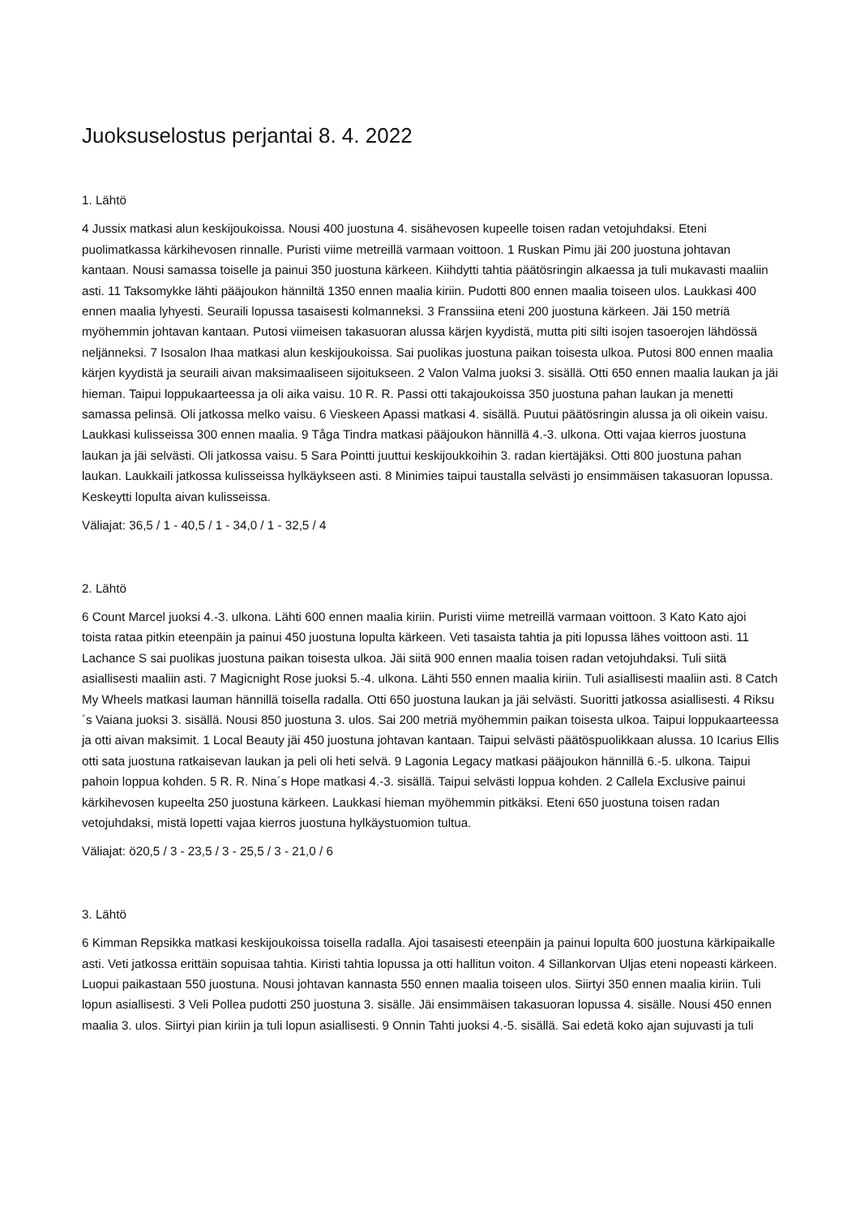Juoksuselostus perjantai 8. 4. 2022
1. Lähtö
4 Jussix matkasi alun keskijoukoissa. Nousi 400 juostuna 4. sisähevosen kupeelle toisen radan vetojuhdaksi. Eteni puolimatkassa kärkihevosen rinnalle. Puristi viime metreillä varmaan voittoon. 1 Ruskan Pimu jäi 200 juostuna johtavan kantaan. Nousi samassa toiselle ja painui 350 juostuna kärkeen. Kiihdytti tahtia päätösringin alkaessa ja tuli mukavasti maaliin asti. 11 Taksomykke lähti pääjoukon hänniltä 1350 ennen maalia kiriin. Pudotti 800 ennen maalia toiseen ulos. Laukkasi 400 ennen maalia lyhyesti. Seuraili lopussa tasaisesti kolmanneksi. 3 Franssiina eteni 200 juostuna kärkeen. Jäi 150 metriä myöhemmin johtavan kantaan. Putosi viimeisen takasuoran alussa kärjen kyydistä, mutta piti silti isojen tasoerojen lähdössä neljänneksi. 7 Isosalon Ihaa matkasi alun keskijoukoissa. Sai puolikas juostuna paikan toisesta ulkoa. Putosi 800 ennen maalia kärjen kyydistä ja seuraili aivan maksimaaliseen sijoitukseen. 2 Valon Valma juoksi 3. sisällä. Otti 650 ennen maalia laukan ja jäi hieman. Taipui loppukaarteessa ja oli aika vaisu. 10 R. R. Passi otti takajoukoissa 350 juostuna pahan laukan ja menetti samassa pelinsä. Oli jatkossa melko vaisu. 6 Vieskeen Apassi matkasi 4. sisällä. Puutui päätösringin alussa ja oli oikein vaisu. Laukkasi kulisseissa 300 ennen maalia. 9 Tåga Tindra matkasi pääjoukon hännillä 4.-3. ulkona. Otti vajaa kierros juostuna laukan ja jäi selvästi. Oli jatkossa vaisu. 5 Sara Pointti juuttui keskijoukkoihin 3. radan kiertäjäksi. Otti 800 juostuna pahan laukan. Laukkaili jatkossa kulisseissa hylkäykseen asti. 8 Minimies taipui taustalla selvästi jo ensimmäisen takasuoran lopussa. Keskeytti lopulta aivan kulisseissa.
Väliajat: 36,5 / 1 - 40,5 / 1 - 34,0 / 1 - 32,5 / 4
2. Lähtö
6 Count Marcel juoksi 4.-3. ulkona. Lähti 600 ennen maalia kiriin. Puristi viime metreillä varmaan voittoon. 3 Kato Kato ajoi toista rataa pitkin eteenpäin ja painui 450 juostuna lopulta kärkeen. Veti tasaista tahtia ja piti lopussa lähes voittoon asti. 11 Lachance S sai puolikas juostuna paikan toisesta ulkoa. Jäi siitä 900 ennen maalia toisen radan vetojuhdaksi. Tuli siitä asiallisesti maaliin asti. 7 Magicnight Rose juoksi 5.-4. ulkona. Lähti 550 ennen maalia kiriin. Tuli asiallisesti maaliin asti. 8 Catch My Wheels matkasi lauman hännillä toisella radalla. Otti 650 juostuna laukan ja jäi selvästi. Suoritti jatkossa asiallisesti. 4 Riksu´s Vaiana juoksi 3. sisällä. Nousi 850 juostuna 3. ulos. Sai 200 metriä myöhemmin paikan toisesta ulkoa. Taipui loppukaarteessa ja otti aivan maksimit. 1 Local Beauty jäi 450 juostuna johtavan kantaan. Taipui selvästi päätöspuolikkaan alussa. 10 Icarius Ellis otti sata juostuna ratkaisevan laukan ja peli oli heti selvä. 9 Lagonia Legacy matkasi pääjoukon hännillä 6.-5. ulkona. Taipui pahoin loppua kohden. 5 R. R. Nina´s Hope matkasi 4.-3. sisällä. Taipui selvästi loppua kohden. 2 Callela Exclusive painui kärkihevosen kupeelta 250 juostuna kärkeen. Laukkasi hieman myöhemmin pitkäksi. Eteni 650 juostuna toisen radan vetojuhdaksi, mistä lopetti vajaa kierros juostuna hylkäystuomion tultua.
Väliajat: ö20,5 / 3 - 23,5 / 3 - 25,5 / 3 - 21,0 / 6
3. Lähtö
6 Kimman Repsikka matkasi keskijoukoissa toisella radalla. Ajoi tasaisesti eteenpäin ja painui lopulta 600 juostuna kärkipaikalle asti. Veti jatkossa erittäin sopuisaa tahtia. Kiristi tahtia lopussa ja otti hallitun voiton. 4 Sillankorvan Uljas eteni nopeasti kärkeen. Luopui paikastaan 550 juostuna. Nousi johtavan kannasta 550 ennen maalia toiseen ulos. Siirtyi 350 ennen maalia kiriin. Tuli lopun asiallisesti. 3 Veli Pollea pudotti 250 juostuna 3. sisälle. Jäi ensimmäisen takasuoran lopussa 4. sisälle. Nousi 450 ennen maalia 3. ulos. Siirtyi pian kiriin ja tuli lopun asiallisesti. 9 Onnin Tahti juoksi 4.-5. sisällä. Sai edetä koko ajan sujuvasti ja tuli